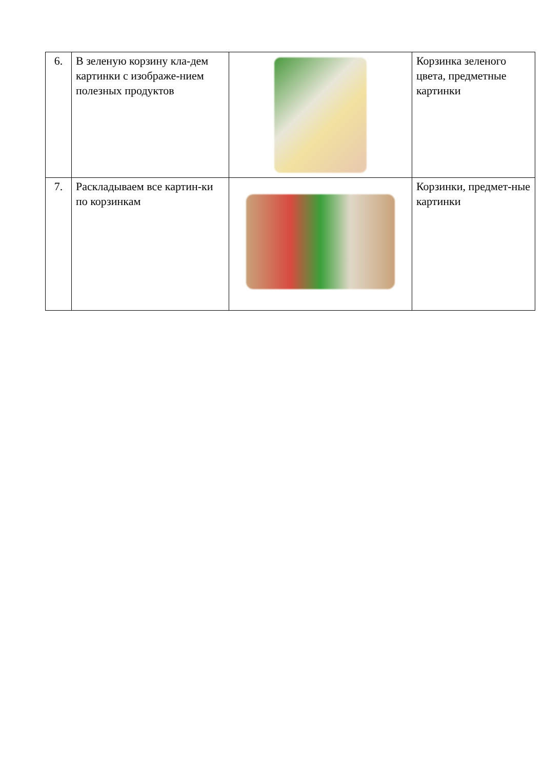| 6. | В зеленую корзину кла-дем картинки с изображе-нием полезных продуктов | | Корзинка зеленого цвета, предметные картинки |
| 7. | Раскладываем все картин-ки по корзинкам | | Корзинки, предмет-ные картинки |